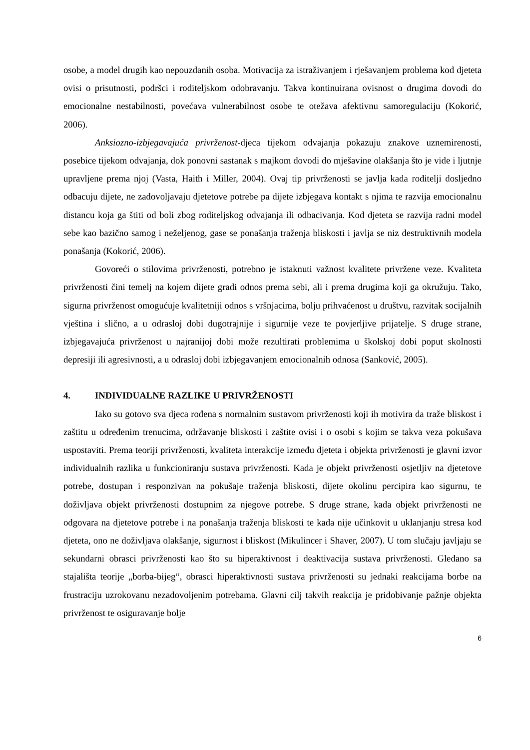osobe, a model drugih kao nepouzdanih osoba. Motivacija za istraživanjem i rješavanjem problema kod djeteta ovisi o prisutnosti, podršci i roditeljskom odobravanju. Takva kontinuirana ovisnost o drugima dovodi do emocionalne nestabilnosti, povećava vulnerabilnost osobe te otežava afektivnu samoregulaciju (Kokorić, 2006).
Anksiozno-izbjegavajuća privrženost-djeca tijekom odvajanja pokazuju znakove uznemirenosti, posebice tijekom odvajanja, dok ponovni sastanak s majkom dovodi do mješavine olakšanja što je vide i ljutnje upravljene prema njoj (Vasta, Haith i Miller, 2004). Ovaj tip privrženosti se javlja kada roditelji dosljedno odbacuju dijete, ne zadovoljavaju djetetove potrebe pa dijete izbjegava kontakt s njima te razvija emocionalnu distancu koja ga štiti od boli zbog roditeljskog odvajanja ili odbacivanja. Kod djeteta se razvija radni model sebe kao bazično samog i neželjenog, gase se ponašanja traženja bliskosti i javlja se niz destruktivnih modela ponašanja (Kokorić, 2006).
Govoreći o stilovima privrženosti, potrebno je istaknuti važnost kvalitete privržene veze. Kvaliteta privrženosti čini temelj na kojem dijete gradi odnos prema sebi, ali i prema drugima koji ga okružuju. Tako, sigurna privrženost omogućuje kvalitetniji odnos s vršnjacima, bolju prihvaćenost u društvu, razvitak socijalnih vještina i slično, a u odrasloj dobi dugotrajnije i sigurnije veze te povjerljive prijatelje. S druge strane, izbjegavajuća privrženost u najranijoj dobi može rezultirati problemima u školskoj dobi poput skolnosti depresiji ili agresivnosti, a u odrasloj dobi izbjegavanjem emocionalnih odnosa (Sanković, 2005).
4. INDIVIDUALNE RAZLIKE U PRIVRŽENOSTI
Iako su gotovo sva djeca rođena s normalnim sustavom privrženosti koji ih motivira da traže bliskost i zaštitu u određenim trenucima, održavanje bliskosti i zaštite ovisi i o osobi s kojim se takva veza pokušava uspostaviti. Prema teoriji privrženosti, kvaliteta interakcije između djeteta i objekta privrženosti je glavni izvor individualnih razlika u funkcioniranju sustava privrženosti. Kada je objekt privrženosti osjetljiv na djetetove potrebe, dostupan i responzivan na pokušaje traženja bliskosti, dijete okolinu percipira kao sigurnu, te doživljava objekt privrženosti dostupnim za njegove potrebe. S druge strane, kada objekt privrženosti ne odgovara na djetetove potrebe i na ponašanja traženja bliskosti te kada nije učinkovit u uklanjanju stresa kod djeteta, ono ne doživljava olakšanje, sigurnost i bliskost (Mikulincer i Shaver, 2007). U tom slučaju javljaju se sekundarni obrasci privrženosti kao što su hiperaktivnost i deaktivacija sustava privrženosti. Gledano sa stajališta teorije „borba-bijeg“, obrasci hiperaktivnosti sustava privrženosti su jednaki reakcijama borbe na frustraciju uzrokovanu nezadovoljenim potrebama. Glavni cilj takvih reakcija je pridobivanje pažnje objekta privrženost te osiguravanje bolje
6